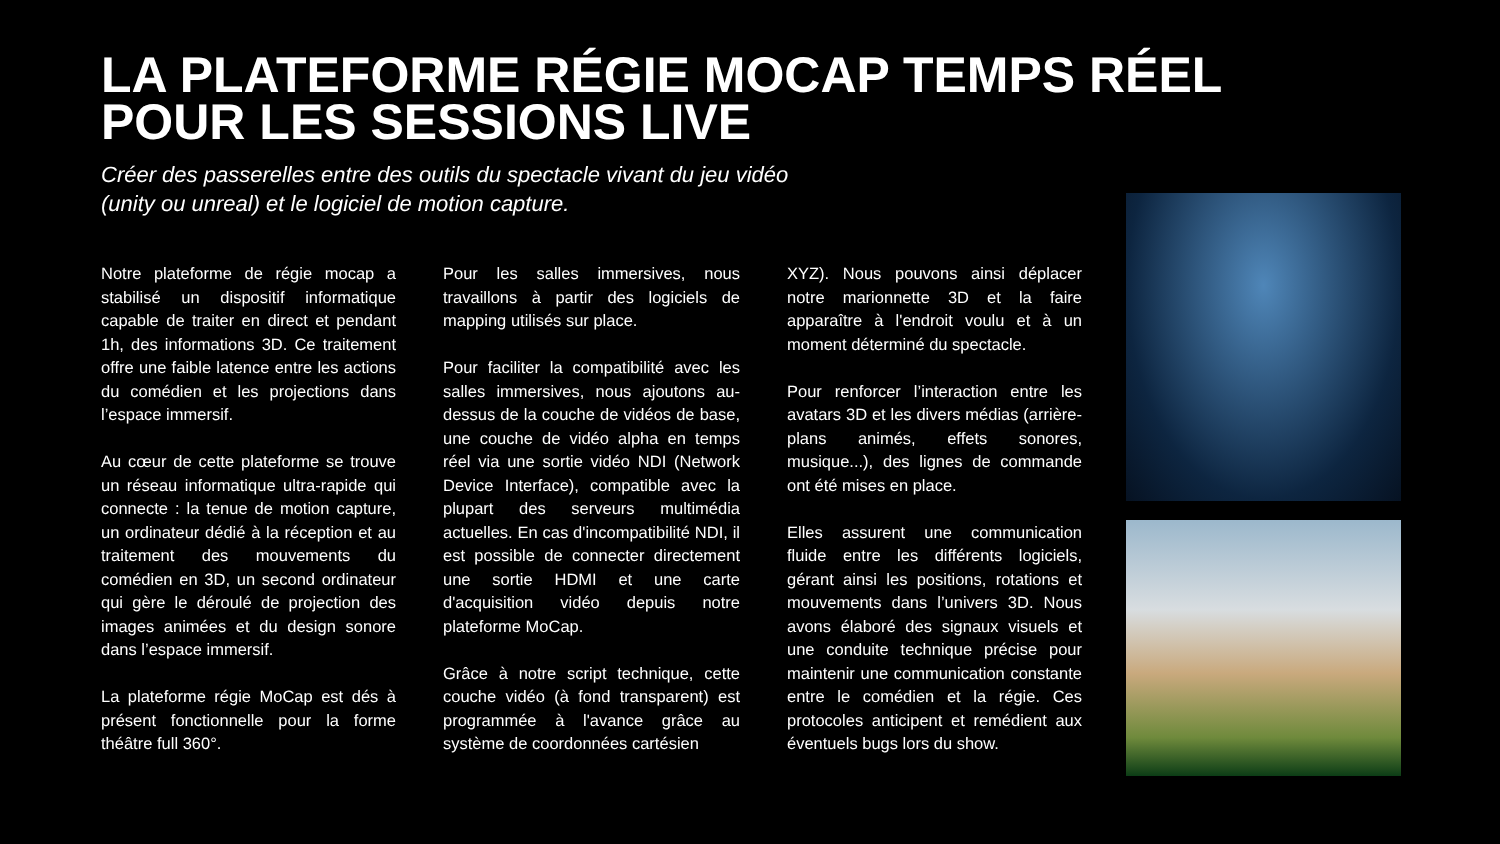LA PLATEFORME RÉGIE MOCAP TEMPS RÉEL
POUR LES SESSIONS LIVE
Créer des passerelles entre des outils du spectacle vivant du jeu vidéo (unity ou unreal) et le logiciel de motion capture.
Notre plateforme de régie mocap a stabilisé un dispositif informatique capable de traiter en direct et pendant 1h, des informations 3D. Ce traitement offre une faible latence entre les actions du comédien et les projections dans l’espace immersif.
Au cœur de cette plateforme se trouve un réseau informatique ultra-rapide qui connecte : la tenue de motion capture, un ordinateur dédié à la réception et au traitement des mouvements du comédien en 3D, un second ordinateur qui gère le déroulé de projection des images animées et du design sonore dans l’espace immersif.
La plateforme régie MoCap est dés à présent fonctionnelle pour la forme théâtre full 360°.
Pour les salles immersives, nous travaillons à partir des logiciels de mapping utilisés sur place.
Pour faciliter la compatibilité avec les salles immersives, nous ajoutons au-dessus de la couche de vidéos de base, une couche de vidéo alpha en temps réel via une sortie vidéo NDI (Network Device Interface), compatible avec la plupart des serveurs multimédia actuelles. En cas d'incompatibilité NDI, il est possible de connecter directement une sortie HDMI et une carte d'acquisition vidéo depuis notre plateforme MoCap.
Grâce à notre script technique, cette couche vidéo (à fond transparent) est programmée à l'avance grâce au système de coordonnées cartésien
XYZ). Nous pouvons ainsi déplacer notre marionnette 3D et la faire apparaître à l'endroit voulu et à un moment déterminé du spectacle.
Pour renforcer l’interaction entre les avatars 3D et les divers médias (arrière-plans animés, effets sonores, musique...), des lignes de commande ont été mises en place.
Elles assurent une communication fluide entre les différents logiciels, gérant ainsi les positions, rotations et mouvements dans l’univers 3D. Nous avons élaboré des signaux visuels et une conduite technique précise pour maintenir une communication constante entre le comédien et la régie. Ces protocoles anticipent et remédient aux éventuels bugs lors du show.